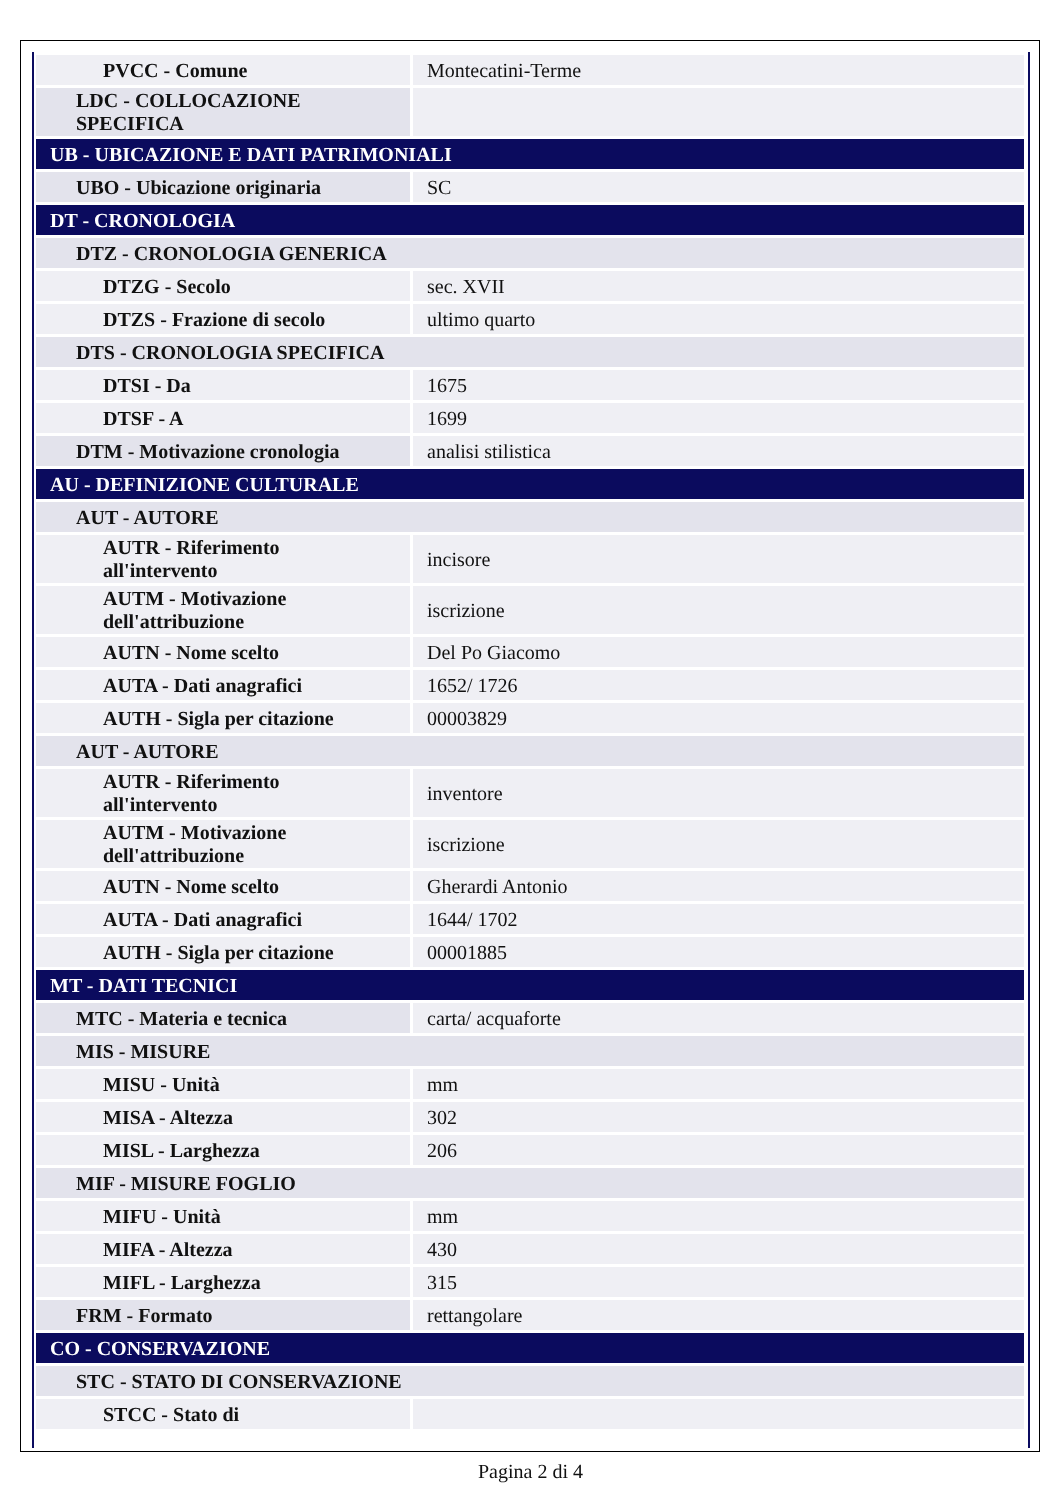| PVCC - Comune | Montecatini-Terme |
| LDC - COLLOCAZIONE SPECIFICA | |
| UB - UBICAZIONE E DATI PATRIMONIALI | |
| UBO - Ubicazione originaria | SC |
| DT - CRONOLOGIA | |
| DTZ - CRONOLOGIA GENERICA | |
| DTZG - Secolo | sec. XVII |
| DTZS - Frazione di secolo | ultimo quarto |
| DTS - CRONOLOGIA SPECIFICA | |
| DTSI - Da | 1675 |
| DTSF - A | 1699 |
| DTM - Motivazione cronologia | analisi stilistica |
| AU - DEFINIZIONE CULTURALE | |
| AUT - AUTORE | |
| AUTR - Riferimento all'intervento | incisore |
| AUTM - Motivazione dell'attribuzione | iscrizione |
| AUTN - Nome scelto | Del Po Giacomo |
| AUTA - Dati anagrafici | 1652/ 1726 |
| AUTH - Sigla per citazione | 00003829 |
| AUT - AUTORE | |
| AUTR - Riferimento all'intervento | inventore |
| AUTM - Motivazione dell'attribuzione | iscrizione |
| AUTN - Nome scelto | Gherardi Antonio |
| AUTA - Dati anagrafici | 1644/ 1702 |
| AUTH - Sigla per citazione | 00001885 |
| MT - DATI TECNICI | |
| MTC - Materia e tecnica | carta/ acquaforte |
| MIS - MISURE | |
| MISU - Unità | mm |
| MISA - Altezza | 302 |
| MISL - Larghezza | 206 |
| MIF - MISURE FOGLIO | |
| MIFU - Unità | mm |
| MIFA - Altezza | 430 |
| MIFL - Larghezza | 315 |
| FRM - Formato | rettangolare |
| CO - CONSERVAZIONE | |
| STC - STATO DI CONSERVAZIONE | |
| STCC - Stato di | |
Pagina 2 di 4